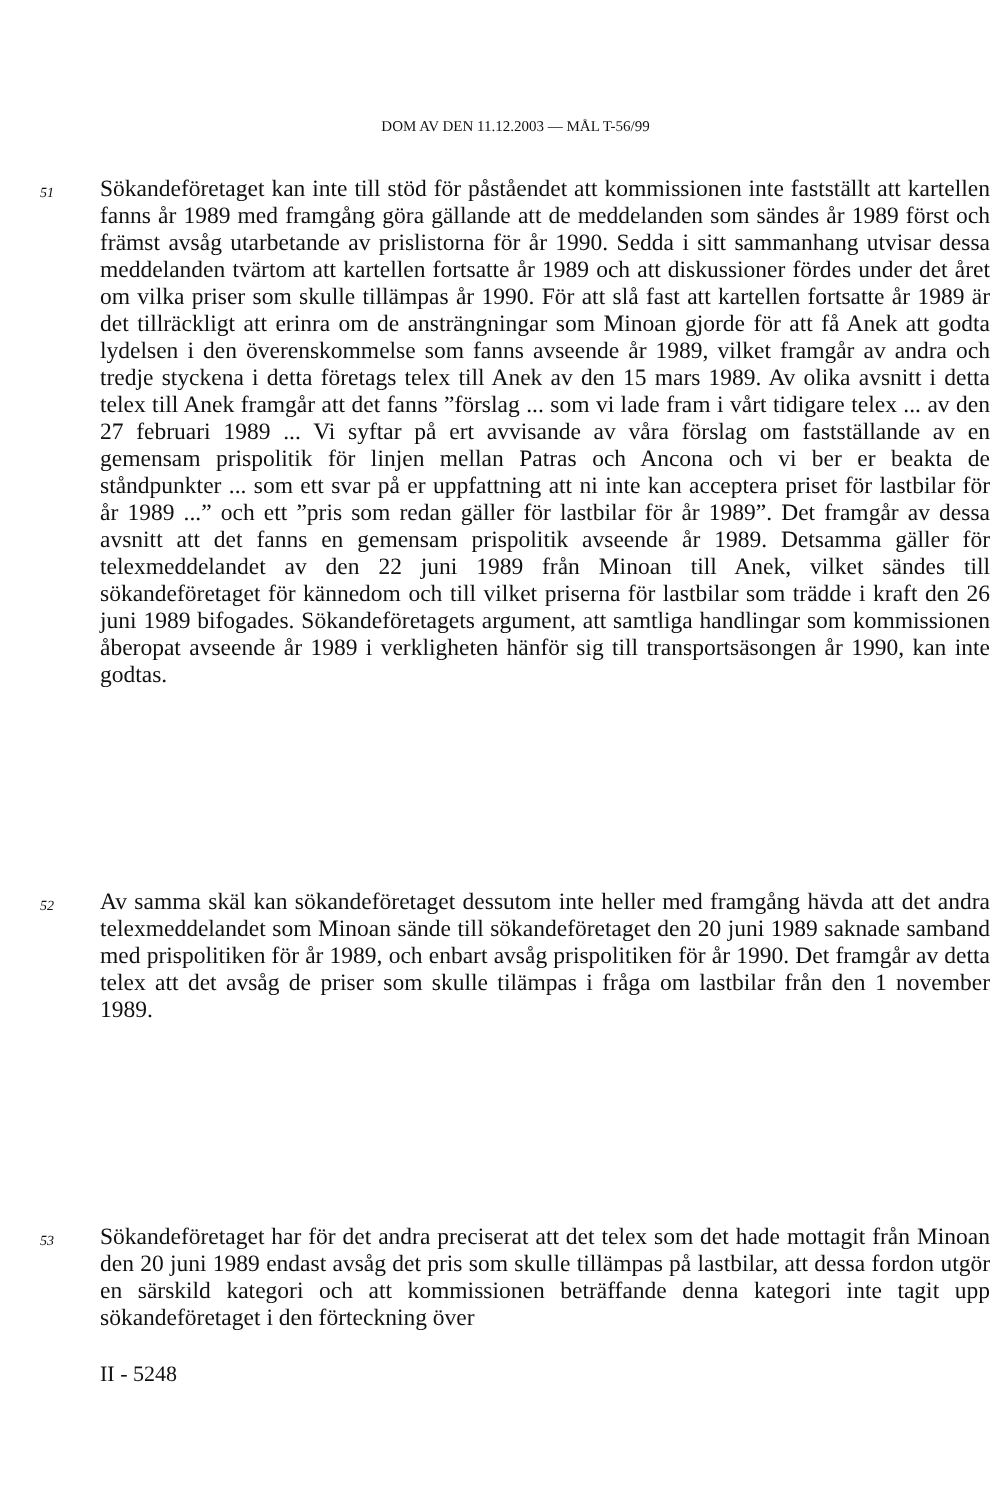DOM AV DEN 11.12.2003 — MÅL T-56/99
51
Sökandeföretaget kan inte till stöd för påståendet att kommissionen inte fastställt att kartellen fanns år 1989 med framgång göra gällande att de meddelanden som sändes år 1989 först och främst avsåg utarbetande av prislistorna för år 1990. Sedda i sitt sammanhang utvisar dessa meddelanden tvärtom att kartellen fortsatte år 1989 och att diskussioner fördes under det året om vilka priser som skulle tillämpas år 1990. För att slå fast att kartellen fortsatte år 1989 är det tillräckligt att erinra om de ansträngningar som Minoan gjorde för att få Anek att godta lydelsen i den överenskommelse som fanns avseende år 1989, vilket framgår av andra och tredje styckena i detta företags telex till Anek av den 15 mars 1989. Av olika avsnitt i detta telex till Anek framgår att det fanns ”förslag ... som vi lade fram i vårt tidigare telex ... av den 27 februari 1989 ... Vi syftar på ert avvisande av våra förslag om fastställande av en gemensam prispolitik för linjen mellan Patras och Ancona och vi ber er beakta de ståndpunkter ... som ett svar på er uppfattning att ni inte kan acceptera priset för lastbilar för år 1989 ...” och ett ”pris som redan gäller för lastbilar för år 1989”. Det framgår av dessa avsnitt att det fanns en gemensam prispolitik avseende år 1989. Detsamma gäller för telexmeddelandet av den 22 juni 1989 från Minoan till Anek, vilket sändes till sökandeföretaget för kännedom och till vilket priserna för lastbilar som trädde i kraft den 26 juni 1989 bifogades. Sökandeföretagets argument, att samtliga handlingar som kommissionen åberopat avseende år 1989 i verkligheten hänför sig till transportsäsongen år 1990, kan inte godtas.
52
Av samma skäl kan sökandeföretaget dessutom inte heller med framgång hävda att det andra telexmeddelandet som Minoan sände till sökandeföretaget den 20 juni 1989 saknade samband med prispolitiken för år 1989, och enbart avsåg prispolitiken för år 1990. Det framgår av detta telex att det avsåg de priser som skulle tilämpas i fråga om lastbilar från den 1 november 1989.
53
Sökandeföretaget har för det andra preciserat att det telex som det hade mottagit från Minoan den 20 juni 1989 endast avsåg det pris som skulle tillämpas på lastbilar, att dessa fordon utgör en särskild kategori och att kommissionen beträffande denna kategori inte tagit upp sökandeföretaget i den förteckning över
II - 5248